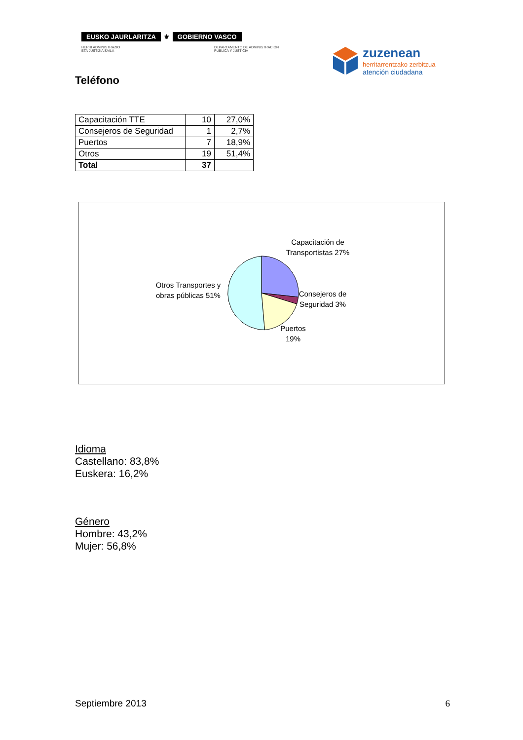EUSKO JAURLARITZA ⚜ GOBIERNO VASCO
HERRI ADMINISTRAZIO
ETA JUSTIZIA SAILA
DEPARTAMENTO DE ADMINISTRACIÓN
PÚBLICA Y JUSTICIA
zuzenean
herritarrentzako zerbitzua
atención ciudadana
Teléfono
| Capacitación TTE | 10 | 27,0% |
| Consejeros de Seguridad | 1 | 2,7% |
| Puertos | 7 | 18,9% |
| Otros | 19 | 51,4% |
| Total | 37 | |
Capacitación de Transportistas 27%
Consejeros de Seguridad 3%
Puertos 19%
Otros Transportes y obras públicas 51%
Idioma
Castellano: 83,8%
Euskera: 16,2%
Género
Hombre: 43,2%
Mujer: 56,8%
Septiembre 2013 6